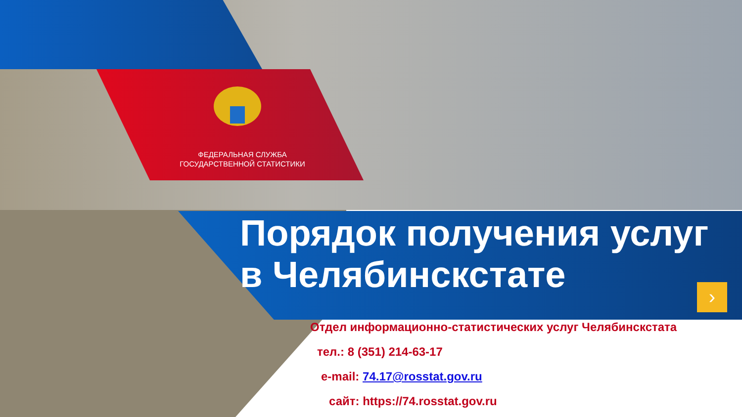ФЕДЕРАЛЬНАЯ СЛУЖБА
ГОСУДАРСТВЕННОЙ СТАТИСТИКИ
Порядок получения услуг
в Челябинскстате
›
Отдел информационно-статистических услуг Челябинскстата
тел.: 8 (351) 214-63-17
e-mail: 74.17@rosstat.gov.ru
сайт: https://74.rosstat.gov.ru